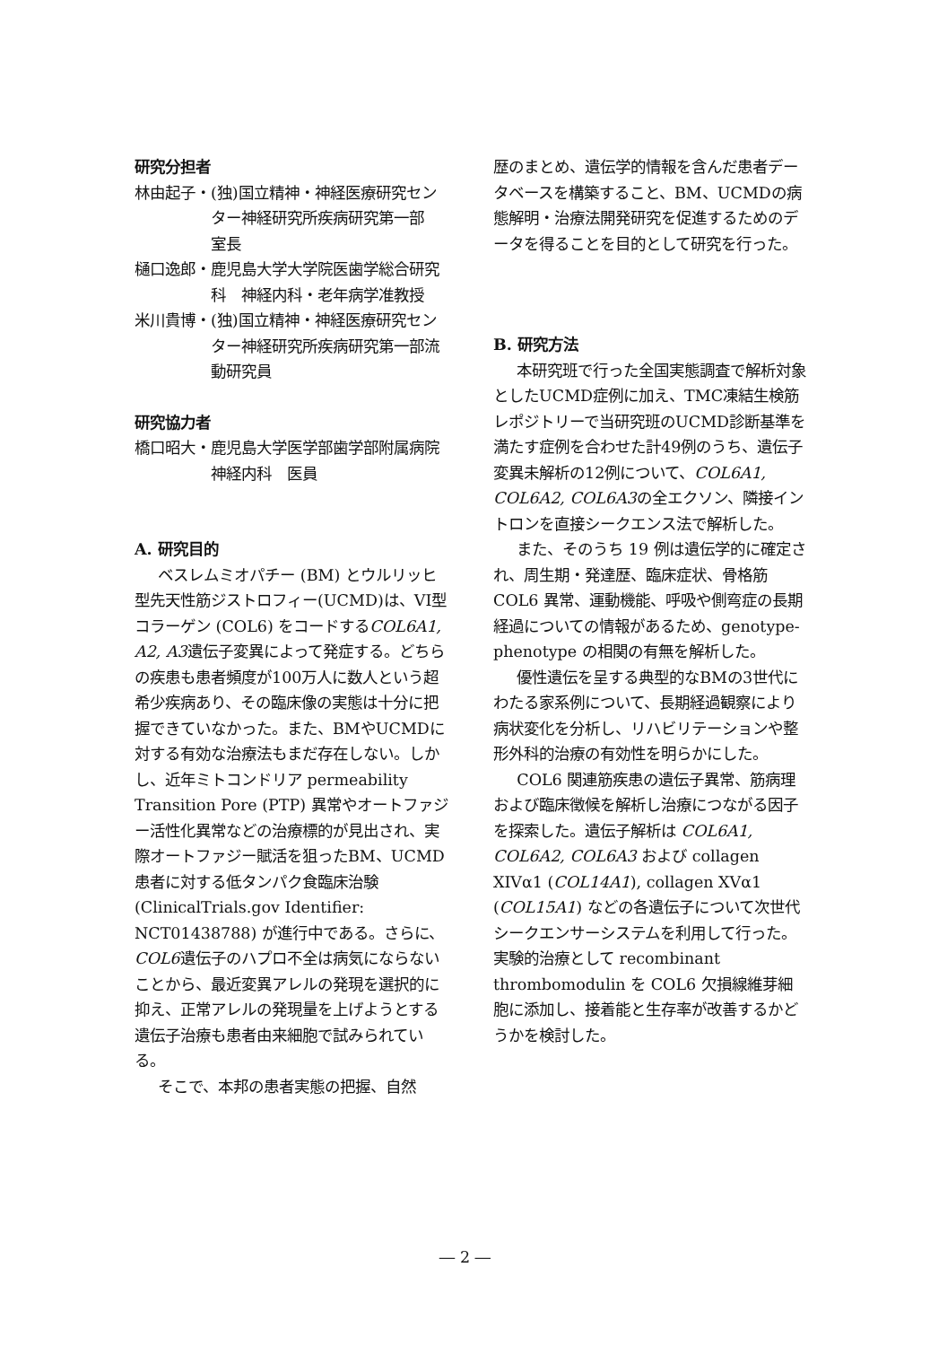研究分担者
林由起子・ (独)国立精神・神経医療研究センター神経研究所疾病研究第一部　室長
樋口逸郎・ 鹿児島大学大学院医歯学総合研究科　神経内科・老年病学准教授
米川貴博・ (独)国立精神・神経医療研究センター神経研究所疾病研究第一部流動研究員
研究協力者
橋口昭大・ 鹿児島大学医学部歯学部附属病院　神経内科　医員
A. 研究目的
ベスレムミオパチー (BM) とウルリッヒ型先天性筋ジストロフィー(UCMD)は、VI型コラーゲン (COL6) をコードするCOL6A1, A2, A3遺伝子変異によって発症する。どちらの疾患も患者頻度が100万人に数人という超希少疾病あり、その臨床像の実態は十分に把握できていなかった。また、BMやUCMDに対する有効な治療法もまだ存在しない。しかし、近年ミトコンドリア permeability Transition Pore (PTP) 異常やオートファジー活性化異常などの治療標的が見出され、実際オートファジー賦活を狙ったBM、UCMD患者に対する低タンパク食臨床治験 (ClinicalTrials.gov Identifier: NCT01438788) が進行中である。さらに、COL6遺伝子のハプロ不全は病気にならないことから、最近変異アレルの発現を選択的に抑え、正常アレルの発現量を上げようとする遺伝子治療も患者由来細胞で試みられている。
そこで、本邦の患者実態の把握、自然
歴のまとめ、遺伝学的情報を含んだ患者データベースを構築すること、BM、UCMDの病態解明・治療法開発研究を促進するためのデータを得ることを目的として研究を行った。
B. 研究方法
本研究班で行った全国実態調査で解析対象としたUCMD症例に加え、TMC凍結生検筋レポジトリーで当研究班のUCMD診断基準を満たす症例を合わせた計49例のうち、遺伝子変異未解析の12例について、COL6A1, COL6A2, COL6A3の全エクソン、隣接イントロンを直接シークエンス法で解析した。
また、そのうち 19 例は遺伝学的に確定され、周生期・発達歴、臨床症状、骨格筋 COL6 異常、運動機能、呼吸や側弯症の長期経過についての情報があるため、genotype-phenotype の相関の有無を解析した。
優性遺伝を呈する典型的なBMの3世代にわたる家系例について、長期経過観察により病状変化を分析し、リハビリテーションや整形外科的治療の有効性を明らかにした。
COL6 関連筋疾患の遺伝子異常、筋病理および臨床徴候を解析し治療につながる因子を探索した。遺伝子解析は COL6A1, COL6A2, COL6A3 および collagen XIVα1 (COL14A1), collagen XVα1 (COL15A1) などの各遺伝子について次世代シークエンサーシステムを利用して行った。実験的治療として recombinant thrombomodulin を COL6 欠損線維芽細胞に添加し、接着能と生存率が改善するかどうかを検討した。
― 2 ―